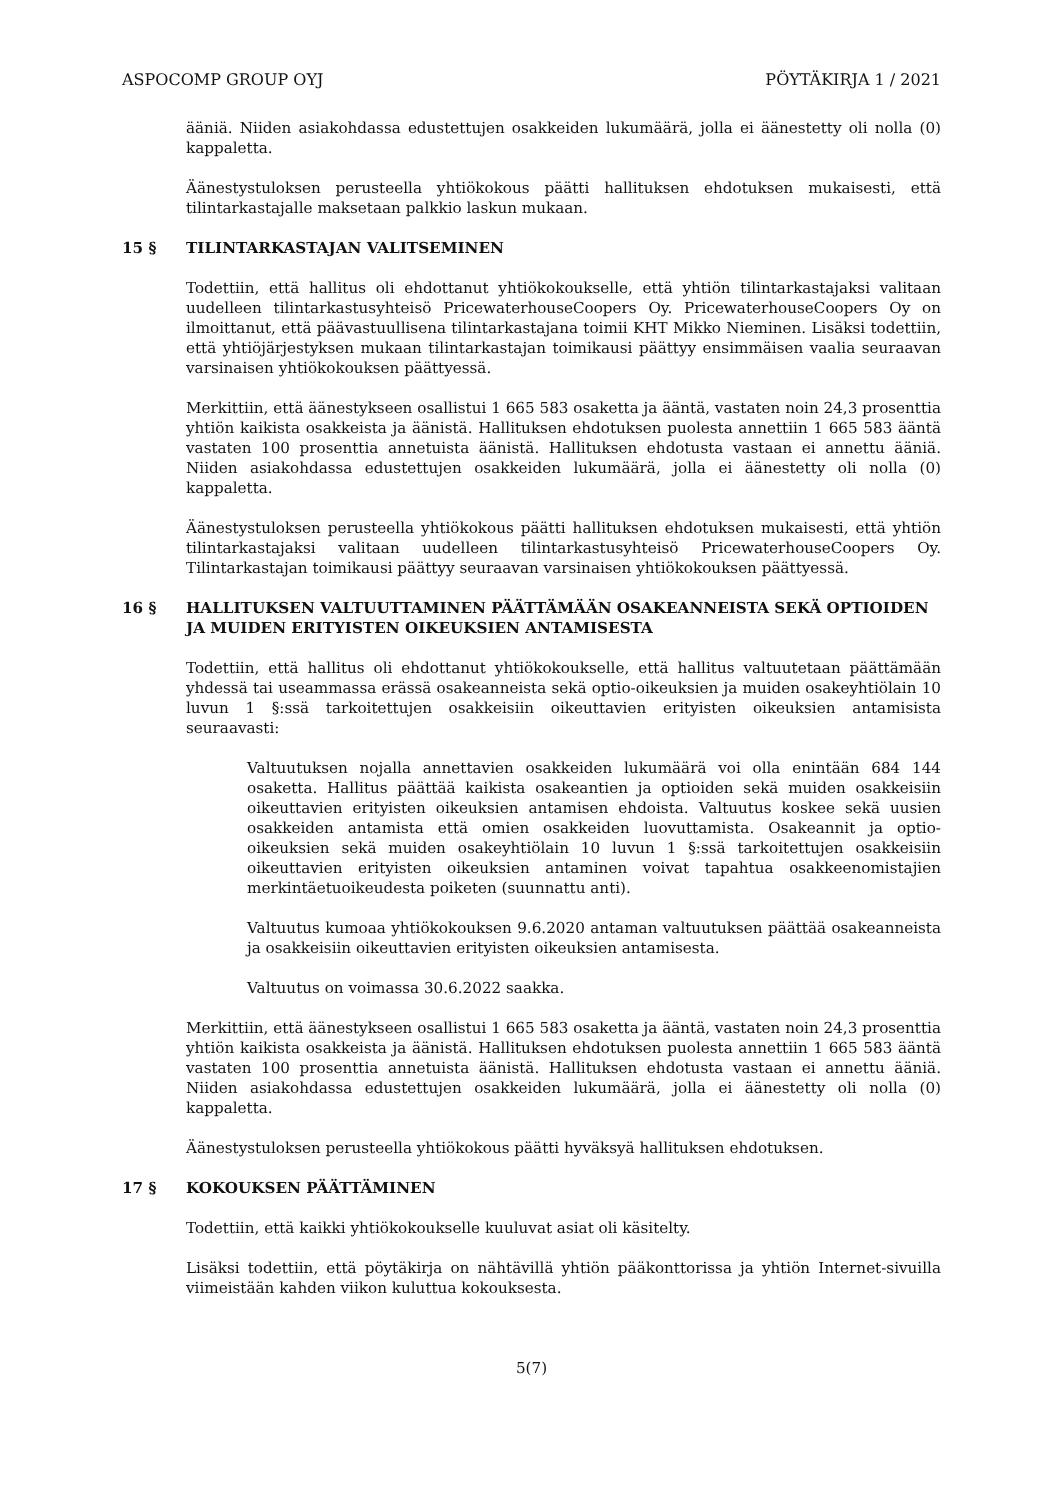ASPOCOMP GROUP OYJ PÖYTÄKIRJA 1 / 2021
ääniä. Niiden asiakohdassa edustettujen osakkeiden lukumäärä, jolla ei äänestetty oli nolla (0) kappaletta.
Äänestystuloksen perusteella yhtiökokous päätti hallituksen ehdotuksen mukaisesti, että tilintarkastajalle maksetaan palkkio laskun mukaan.
15 § TILINTARKASTAJAN VALITSEMINEN
Todettiin, että hallitus oli ehdottanut yhtiökokoukselle, että yhtiön tilintarkastajaksi valitaan uudelleen tilintarkastusyhteisö PricewaterhouseCoopers Oy. PricewaterhouseCoopers Oy on ilmoittanut, että päävastuullisena tilintarkastajana toimii KHT Mikko Nieminen. Lisäksi todettiin, että yhtiöjärjestyksen mukaan tilintarkastajan toimikausi päättyy ensimmäisen vaalia seuraavan varsinaisen yhtiökokouksen päättyessä.
Merkittiin, että äänestykseen osallistui 1 665 583 osaketta ja ääntä, vastaten noin 24,3 prosenttia yhtiön kaikista osakkeista ja äänistä. Hallituksen ehdotuksen puolesta annettiin 1 665 583 ääntä vastaten 100 prosenttia annetuista äänistä. Hallituksen ehdotusta vastaan ei annettu ääniä. Niiden asiakohdassa edustettujen osakkeiden lukumäärä, jolla ei äänestetty oli nolla (0) kappaletta.
Äänestystuloksen perusteella yhtiökokous päätti hallituksen ehdotuksen mukaisesti, että yhtiön tilintarkastajaksi valitaan uudelleen tilintarkastusyhteisö PricewaterhouseCoopers Oy. Tilintarkastajan toimikausi päättyy seuraavan varsinaisen yhtiökokouksen päättyessä.
16 § HALLITUKSEN VALTUUTTAMINEN PÄÄTTÄMÄÄN OSAKEANNEISTA SEKÄ OPTIOIDEN JA MUIDEN ERITYISTEN OIKEUKSIEN ANTAMISESTA
Todettiin, että hallitus oli ehdottanut yhtiökokoukselle, että hallitus valtuutetaan päättämään yhdessä tai useammassa erässä osakeanneista sekä optio-oikeuksien ja muiden osakeyhtiölain 10 luvun 1 §:ssä tarkoitettujen osakkeisiin oikeuttavien erityisten oikeuksien antamisista seuraavasti:
Valtuutuksen nojalla annettavien osakkeiden lukumäärä voi olla enintään 684 144 osaketta. Hallitus päättää kaikista osakeantien ja optioiden sekä muiden osakkeisiin oikeuttavien erityisten oikeuksien antamisen ehdoista. Valtuutus koskee sekä uusien osakkeiden antamista että omien osakkeiden luovuttamista. Osakeannit ja optio-oikeuksien sekä muiden osakeyhtiölain 10 luvun 1 §:ssä tarkoitettujen osakkeisiin oikeuttavien erityisten oikeuksien antaminen voivat tapahtua osakkeenomistajien merkintäetuoikeudesta poiketen (suunnattu anti).
Valtuutus kumoaa yhtiökokouksen 9.6.2020 antaman valtuutuksen päättää osakeanneista ja osakkeisiin oikeuttavien erityisten oikeuksien antamisesta.
Valtuutus on voimassa 30.6.2022 saakka.
Merkittiin, että äänestykseen osallistui 1 665 583 osaketta ja ääntä, vastaten noin 24,3 prosenttia yhtiön kaikista osakkeista ja äänistä. Hallituksen ehdotuksen puolesta annettiin 1 665 583 ääntä vastaten 100 prosenttia annetuista äänistä. Hallituksen ehdotusta vastaan ei annettu ääniä. Niiden asiakohdassa edustettujen osakkeiden lukumäärä, jolla ei äänestetty oli nolla (0) kappaletta.
Äänestystuloksen perusteella yhtiökokous päätti hyväksyä hallituksen ehdotuksen.
17 § KOKOUKSEN PÄÄTTÄMINEN
Todettiin, että kaikki yhtiökokoukselle kuuluvat asiat oli käsitelty.
Lisäksi todettiin, että pöytäkirja on nähtävillä yhtiön pääkonttorissa ja yhtiön Internet-sivuilla viimeistään kahden viikon kuluttua kokouksesta.
5(7)